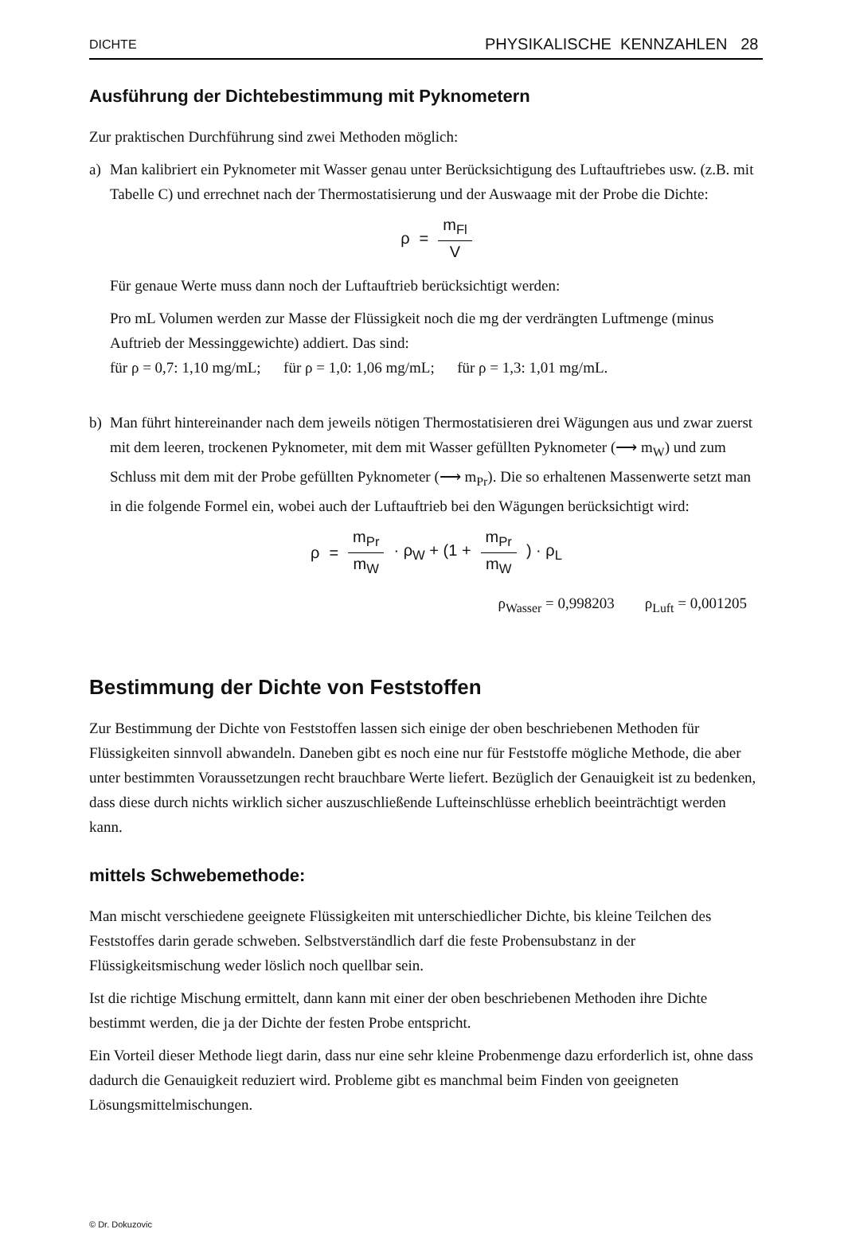DICHTE PHYSIKALISCHE KENNZAHLEN 28
Ausführung der Dichtebestimmung mit Pyknometern
Zur praktischen Durchführung sind zwei Methoden möglich:
a) Man kalibriert ein Pyknometer mit Wasser genau unter Berücksichtigung des Luftauftriebes usw. (z.B. mit Tabelle C) und errechnet nach der Thermostatisierung und der Auswaage mit der Probe die Dichte:
ρ = m<sub>Fl</sub> V
Für genaue Werte muss dann noch der Luftauftrieb berücksichtigt werden:
Pro mL Volumen werden zur Masse der Flüssigkeit noch die mg der verdrängten Luftmenge (minus Auftrieb der Messinggewichte) addiert. Das sind:
für ρ = 0,7: 1,10 mg/mL; für ρ = 1,0: 1,06 mg/mL; für ρ = 1,3: 1,01 mg/mL.
b) Man führt hintereinander nach dem jeweils nötigen Thermostatisieren drei Wägungen aus und zwar zuerst mit dem leeren, trockenen Pyknometer, mit dem mit Wasser gefüllten Pyknometer (⟶ m<sub>W</sub>) und zum Schluss mit dem mit der Probe gefüllten Pyknometer (⟶ m<sub>Pr</sub>). Die so erhaltenen Massenwerte setzt man in die folgende Formel ein, wobei auch der Luftauftrieb bei den Wägungen berücksichtigt wird:
ρ = m<sub>Pr</sub> m<sub>W</sub> · ρ<sub>W</sub> + (1 + m<sub>Pr</sub> m<sub>W</sub>) · ρ<sub>L</sub>
ρ<sub>Wasser</sub> = 0,998203 ρ<sub>Luft</sub> = 0,001205
Bestimmung der Dichte von Feststoffen
Zur Bestimmung der Dichte von Feststoffen lassen sich einige der oben beschriebenen Methoden für Flüssigkeiten sinnvoll abwandeln. Daneben gibt es noch eine nur für Feststoffe mögliche Methode, die aber unter bestimmten Voraussetzungen recht brauchbare Werte liefert. Bezüglich der Genauigkeit ist zu bedenken, dass diese durch nichts wirklich sicher auszuschließende Lufteinschlüsse erheblich beeinträchtigt werden kann.
mittels Schwebemethode:
Man mischt verschiedene geeignete Flüssigkeiten mit unterschiedlicher Dichte, bis kleine Teilchen des Feststoffes darin gerade schweben. Selbstverständlich darf die feste Probensubstanz in der Flüssigkeitsmischung weder löslich noch quellbar sein.
Ist die richtige Mischung ermittelt, dann kann mit einer der oben beschriebenen Methoden ihre Dichte bestimmt werden, die ja der Dichte der festen Probe entspricht.
Ein Vorteil dieser Methode liegt darin, dass nur eine sehr kleine Probenmenge dazu erforderlich ist, ohne dass dadurch die Genauigkeit reduziert wird. Probleme gibt es manchmal beim Finden von geeigneten Lösungsmittelmischungen.
© Dr. Dokuzovic